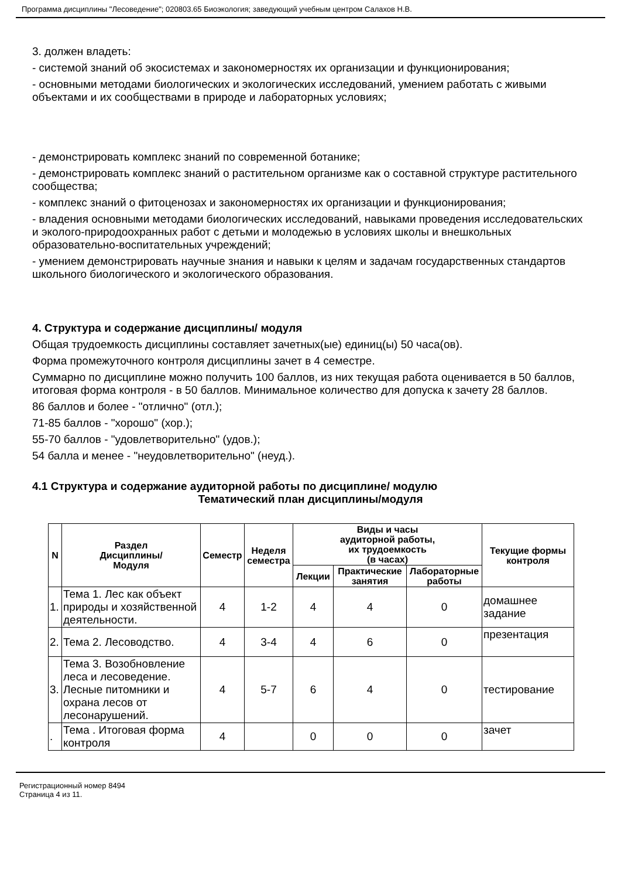Программа дисциплины "Лесоведение"; 020803.65 Биоэкология; заведующий учебным центром Салахов Н.В.
3. должен владеть:
- системой знаний об экосистемах и закономерностях их организации и функционирования;
- основными методами биологических и экологических исследований, умением работать с живыми объектами и их сообществами в природе и лабораторных условиях;
- демонстрировать комплекс знаний по современной ботанике;
- демонстрировать комплекс знаний о растительном организме как о составной структуре растительного сообщества;
- комплекс знаний о фитоценозах и закономерностях их организации и функционирования;
- владения основными методами биологических исследований, навыками проведения исследовательских и эколого-природоохранных работ с детьми и молодежью в условиях школы и внешкольных образовательно-воспитательных учреждений;
- умением демонстрировать научные знания и навыки к целям и задачам государственных стандартов школьного биологического и экологического образования.
4. Структура и содержание дисциплины/ модуля
Общая трудоемкость дисциплины составляет зачетных(ые) единиц(ы) 50 часа(ов).
Форма промежуточного контроля дисциплины зачет в 4 семестре.
Суммарно по дисциплине можно получить 100 баллов, из них текущая работа оценивается в 50 баллов, итоговая форма контроля - в 50 баллов. Минимальное количество для допуска к зачету 28 баллов.
86 баллов и более - "отлично" (отл.);
71-85 баллов - "хорошо" (хор.);
55-70 баллов - "удовлетворительно" (удов.);
54 балла и менее - "неудовлетворительно" (неуд.).
4.1 Структура и содержание аудиторной работы по дисциплине/ модулю
Тематический план дисциплины/модуля
| N | Раздел Дисциплины/ Модуля | Семестр | Неделя семестра | Виды и часы аудиторной работы, их трудоемкость (в часах) | | | Текущие формы контроля |
| --- | --- | --- | --- | --- | --- | --- | --- |
| | | | | Лекции | Практические занятия | Лабораторные работы | |
| 1. | Тема 1. Лес как объект природы и хозяйственной деятельности. | 4 | 1-2 | 4 | 4 | 0 | домашнее задание |
| 2. | Тема 2. Лесоводство. | 4 | 3-4 | 4 | 6 | 0 | презентация |
| 3. | Тема 3. Возобновление леса и лесоведение. Лесные питомники и охрана лесов от лесонарушений. | 4 | 5-7 | 6 | 4 | 0 | тестирование |
| . | Тема . Итоговая форма контроля | 4 | | 0 | 0 | 0 | зачет |
Регистрационный номер 8494
Страница 4 из 11.